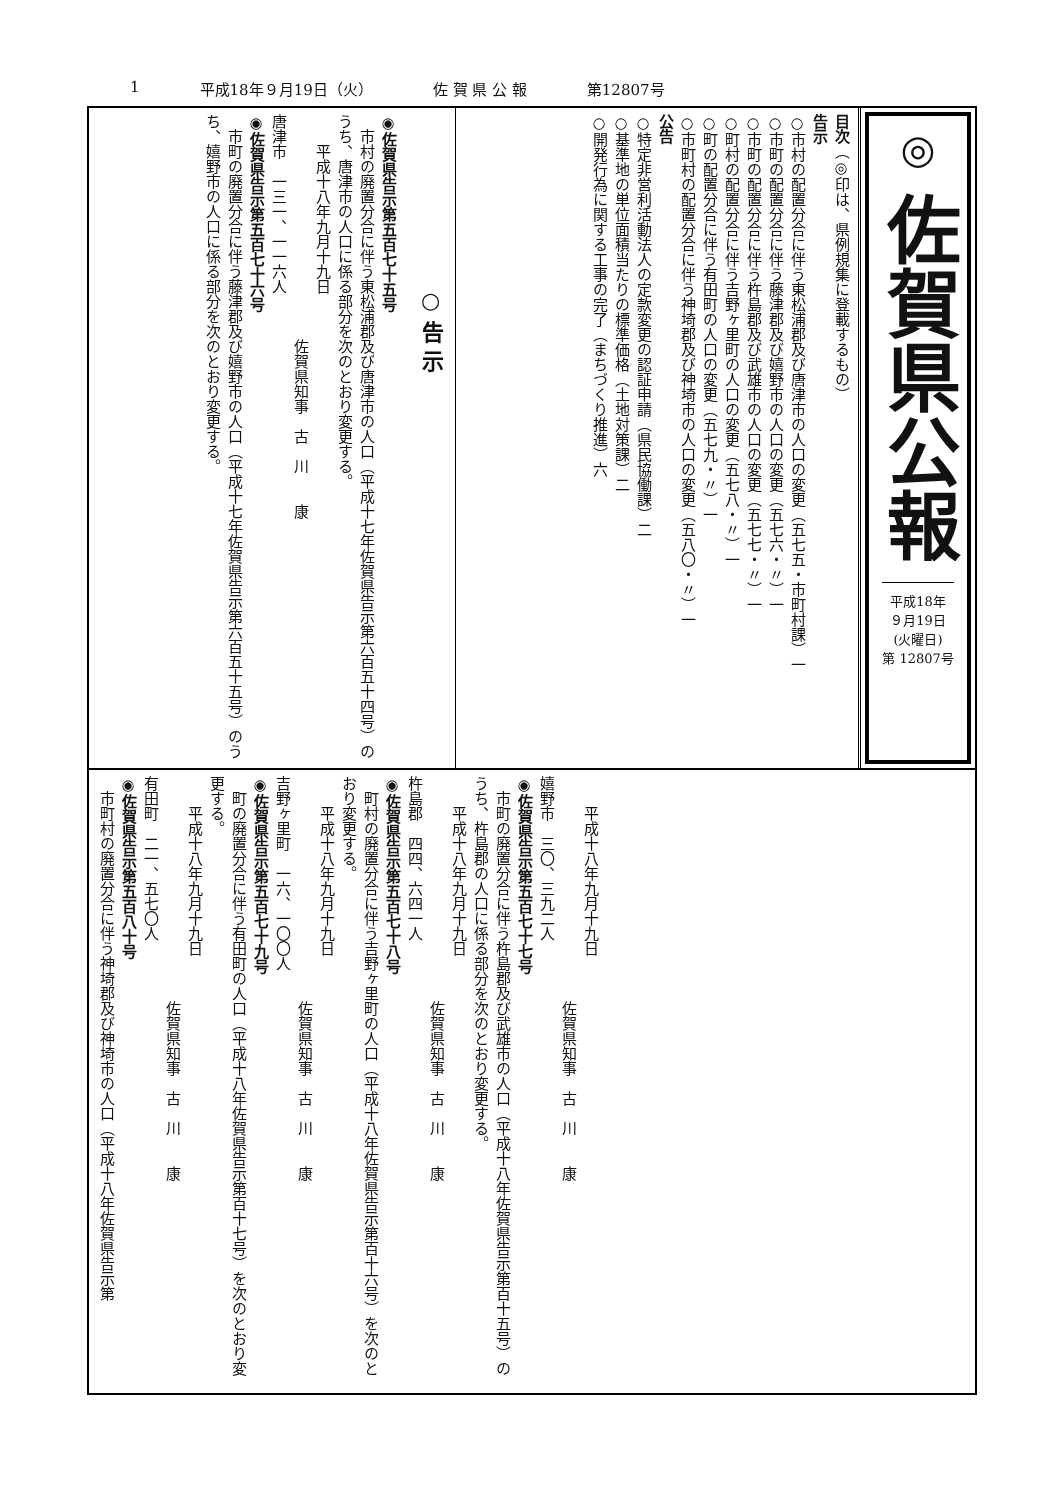1 平成18年９月19日（火） 佐 賀 県 公 報 第12807号
◎
佐賀県公報
平成18年
９月19日
(火曜日)
第 12807号
目次（◎印は、県例規集に登載するもの）
告示
○市村の配置分合に伴う東松浦郡及び唐津市の人口の変更（五七五・市町村課）一
○市町の配置分合に伴う藤津郡及び嬉野市の人口の変更（五七六・〃）一
○市町の配置分合に伴う杵島郡及び武雄市の人口の変更（五七七・〃）一
○町村の配置分合に伴う吉野ヶ里町の人口の変更（五七八・〃）一
○町の配置分合に伴う有田町の人口の変更（五七九・〃）一
○市町村の配置分合に伴う神埼郡及び神埼市の人口の変更（五八〇・〃）一
公告
○特定非営利活動法人の定款変更の認証申請（県民協働課）二
○基準地の単位面積当たりの標準価格（土地対策課）二
○開発行為に関する工事の完了（まちづくり推進）六
○ 告 示
◉佐賀県告示第五百七十五号
　市村の廃置分合に伴う東松浦郡及び唐津市の人口（平成十七年佐賀県告示第六百五十四号）のうち、唐津市の人口に係る部分を次のとおり変更する。
　　平成十八年九月十九日
　　　　　　　　　　　　　　　佐賀県知事　古　川　　康
唐津市　一三一、一一六人
◉佐賀県告示第五百七十六号
　市町の廃置分合に伴う藤津郡及び嬉野市の人口（平成十七年佐賀県告示第六百五十五号）のうち、嬉野市の人口に係る部分を次のとおり変更する。
　　平成十八年九月十九日
　　　　　　　　　　　　　　　佐賀県知事　古　川　　康
嬉野市　三〇、三九二人
◉佐賀県告示第五百七十七号
　市町の廃置分合に伴う杵島郡及び武雄市の人口（平成十八年佐賀県告示第百十五号）のうち、杵島郡の人口に係る部分を次のとおり変更する。
　　平成十八年九月十九日
　　　　　　　　　　　　　　　佐賀県知事　古　川　　康
杵島郡　四四、六四一人
◉佐賀県告示第五百七十八号
　町村の廃置分合に伴う吉野ヶ里町の人口（平成十八年佐賀県告示第百十六号）を次のとおり変更する。
　　平成十八年九月十九日
　　　　　　　　　　　　　　　佐賀県知事　古　川　　康
吉野ヶ里町　一六、一〇〇人
◉佐賀県告示第五百七十九号
　町の廃置分合に伴う有田町の人口（平成十八年佐賀県告示第百十七号）を次のとおり変更する。
　　平成十八年九月十九日
　　　　　　　　　　　　　　　佐賀県知事　古　川　　康
有田町　二一、五七〇人
◉佐賀県告示第五百八十号
　市町村の廃置分合に伴う神埼郡及び神埼市の人口（平成十八年佐賀県告示第